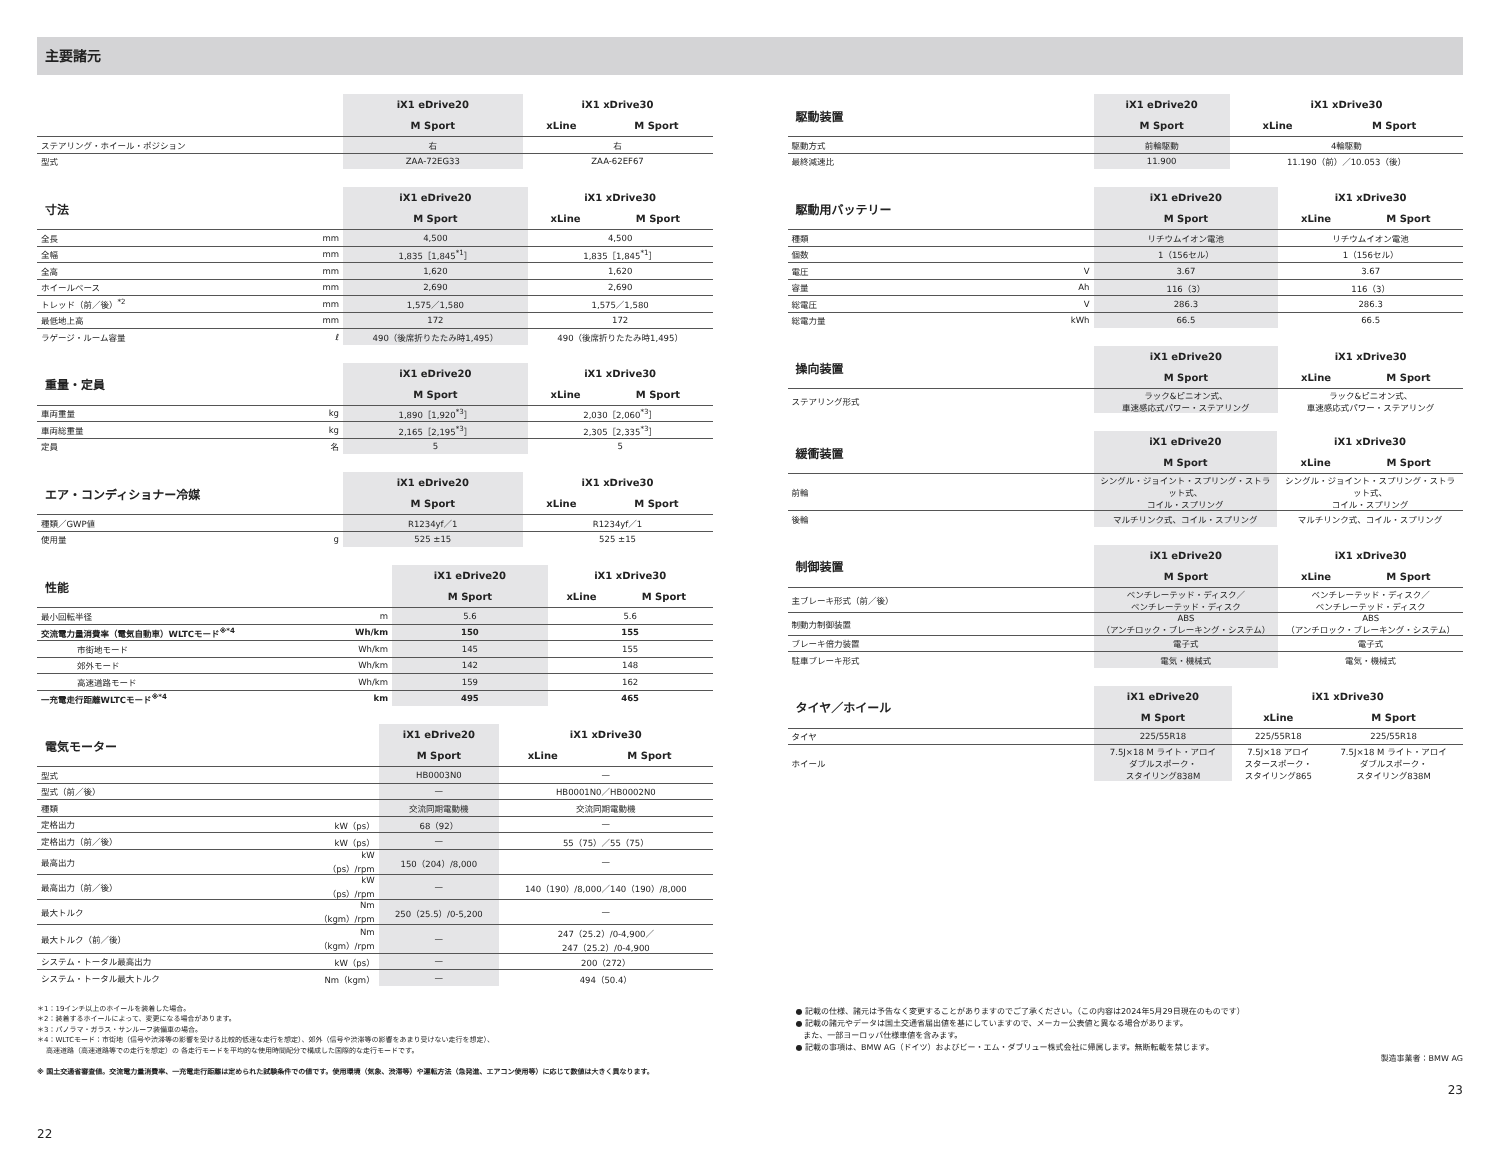主要諸元
| | | iX1 eDrive20 | iX1 xDrive30 | |
| --- | --- | --- | --- | --- |
| | | M Sport | xLine | M Sport |
| ステアリング・ホイール・ポジション | | 右 | 右 | |
| 型式 | | ZAA-72EG33 | ZAA-62EF67 | |
| 寸法 | | iX1 eDrive20 | iX1 xDrive30 | |
| --- | --- | --- | --- | --- |
| | | M Sport | xLine | M Sport |
| 全長 | mm | 4,500 | 4,500 | |
| 全幅 | mm | 1,835［1,845<sup>*1</sup>］ | 1,835［1,845<sup>*1</sup>］ | |
| 全高 | mm | 1,620 | 1,620 | |
| ホイールベース | mm | 2,690 | 2,690 | |
| トレッド（前／後）<sup>*2</sup> | mm | 1,575／1,580 | 1,575／1,580 | |
| 最低地上高 | mm | 172 | 172 | |
| ラゲージ・ルーム容量 | ℓ | 490（後席折りたたみ時1,495） | 490（後席折りたたみ時1,495） | |
| 重量・定員 | | iX1 eDrive20 | iX1 xDrive30 | |
| --- | --- | --- | --- | --- |
| | | M Sport | xLine | M Sport |
| 車両重量 | kg | 1,890［1,920<sup>*3</sup>］ | 2,030［2,060<sup>*3</sup>］ | |
| 車両総重量 | kg | 2,165［2,195<sup>*3</sup>］ | 2,305［2,335<sup>*3</sup>］ | |
| 定員 | 名 | 5 | 5 | |
| エア・コンディショナー冷媒 | | iX1 eDrive20 | iX1 xDrive30 | |
| --- | --- | --- | --- | --- |
| | | M Sport | xLine | M Sport |
| 種類／GWP値 | | R1234yf／1 | R1234yf／1 | |
| 使用量 | g | 525 ±15 | 525 ±15 | |
| 性能 | | iX1 eDrive20 | iX1 xDrive30 | |
| --- | --- | --- | --- | --- |
| | | M Sport | xLine | M Sport |
| 最小回転半径 | m | 5.6 | 5.6 | |
| 交流電力量消費率（電気自動車）WLTCモード<sup>※*4</sup> | Wh/km | 150 | 155 | |
| 市街地モード | Wh/km | 145 | 155 | |
| 郊外モード | Wh/km | 142 | 148 | |
| 高速道路モード | Wh/km | 159 | 162 | |
| 一充電走行距離WLTCモード<sup>※*4</sup> | km | 495 | 465 | |
| 電気モーター | | iX1 eDrive20 | iX1 xDrive30 | |
| --- | --- | --- | --- | --- |
| | | M Sport | xLine | M Sport |
| 型式 | | HB0003N0 | — | |
| 型式（前／後） | | — | HB0001N0／HB0002N0 | |
| 種類 | | 交流同期電動機 | 交流同期電動機 | |
| 定格出力 | kW（ps） | 68（92） | — | |
| 定格出力（前／後） | kW（ps） | — | 55（75）／55（75） | |
| 最高出力 | kW（ps）/rpm | 150（204）/8,000 | — | |
| 最高出力（前／後） | kW（ps）/rpm | — | 140（190）/8,000／140（190）/8,000 | |
| 最大トルク | Nm（kgm）/rpm | 250（25.5）/0-5,200 | — | |
| 最大トルク（前／後） | Nm（kgm）/rpm | — | 247（25.2）/0-4,900／ 247（25.2）/0-4,900 | |
| システム・トータル最高出力 | kW（ps） | — | 200（272） | |
| システム・トータル最大トルク | Nm（kgm） | — | 494（50.4） | |
＊1：19インチ以上のホイールを装着した場合。
＊2：装着するホイールによって、変更になる場合があります。
＊3：パノラマ・ガラス・サンルーフ装備車の場合。
＊4：WLTCモード：市街地（信号や渋滞等の影響を受ける比較的低速な走行を想定）、郊外（信号や渋滞等の影響をあまり受けない走行を想定）、
高速道路（高速道路等での走行を想定）の 各走行モードを平均的な使用時間配分で構成した国際的な走行モードです。
※ 国土交通省審査値。交流電力量消費率、一充電走行距離は定められた試験条件での値です。使用環境（気象、渋滞等）や運転方法（急発進、エアコン使用等）に応じて数値は大きく異なります。
22
| 駆動装置 | | iX1 eDrive20 | iX1 xDrive30 | |
| --- | --- | --- | --- | --- |
| | | M Sport | xLine | M Sport |
| 駆動方式 | | 前輪駆動 | 4輪駆動 | |
| 最終減速比 | | 11.900 | 11.190（前）／10.053（後） | |
| 駆動用バッテリー | | iX1 eDrive20 | iX1 xDrive30 | |
| --- | --- | --- | --- | --- |
| | | M Sport | xLine | M Sport |
| 種類 | | リチウムイオン電池 | リチウムイオン電池 | |
| 個数 | | 1（156セル） | 1（156セル） | |
| 電圧 | V | 3.67 | 3.67 | |
| 容量 | Ah | 116（3） | 116（3） | |
| 総電圧 | V | 286.3 | 286.3 | |
| 総電力量 | kWh | 66.5 | 66.5 | |
| 操向装置 | | iX1 eDrive20 | iX1 xDrive30 | |
| --- | --- | --- | --- | --- |
| | | M Sport | xLine | M Sport |
| ステアリング形式 | | ラック&ピニオン式、 車速感応式パワー・ステアリング | ラック&ピニオン式、 車速感応式パワー・ステアリング | |
| 緩衝装置 | | iX1 eDrive20 | iX1 xDrive30 | |
| --- | --- | --- | --- | --- |
| | | M Sport | xLine | M Sport |
| 前輪 | | シングル・ジョイント・スプリング・ストラット式、 コイル・スプリング | シングル・ジョイント・スプリング・ストラット式、 コイル・スプリング | |
| 後輪 | | マルチリンク式、コイル・スプリング | マルチリンク式、コイル・スプリング | |
| 制御装置 | | iX1 eDrive20 | iX1 xDrive30 | |
| --- | --- | --- | --- | --- |
| | | M Sport | xLine | M Sport |
| 主ブレーキ形式（前／後） | | ベンチレーテッド・ディスク／ ベンチレーテッド・ディスク | ベンチレーテッド・ディスク／ ベンチレーテッド・ディスク | |
| 制動力制御装置 | | ABS （アンチロック・ブレーキング・システム） | ABS （アンチロック・ブレーキング・システム） | |
| ブレーキ倍力装置 | | 電子式 | 電子式 | |
| 駐車ブレーキ形式 | | 電気・機械式 | 電気・機械式 | |
| タイヤ／ホイール | | iX1 eDrive20 | iX1 xDrive30 | |
| --- | --- | --- | --- | --- |
| | | M Sport | xLine | M Sport |
| タイヤ | | 225/55R18 | 225/55R18 | 225/55R18 |
| ホイール | | 7.5J×18 M ライト・アロイ ダブルスポーク・ スタイリング838M | 7.5J×18 アロイ スタースポーク・ スタイリング865 | 7.5J×18 M ライト・アロイ ダブルスポーク・ スタイリング838M |
● 記載の仕様、諸元は予告なく変更することがありますのでご了承ください。（この内容は2024年5月29日現在のものです）
● 記載の諸元やデータは国土交通省届出値を基にしていますので、メーカー公表値と異なる場合があります。
また、一部ヨーロッパ仕様車値を含みます。
● 記載の事項は、BMW AG（ドイツ）およびビー・エム・ダブリュー株式会社に帰属します。無断転載を禁じます。
製造事業者：BMW AG
23